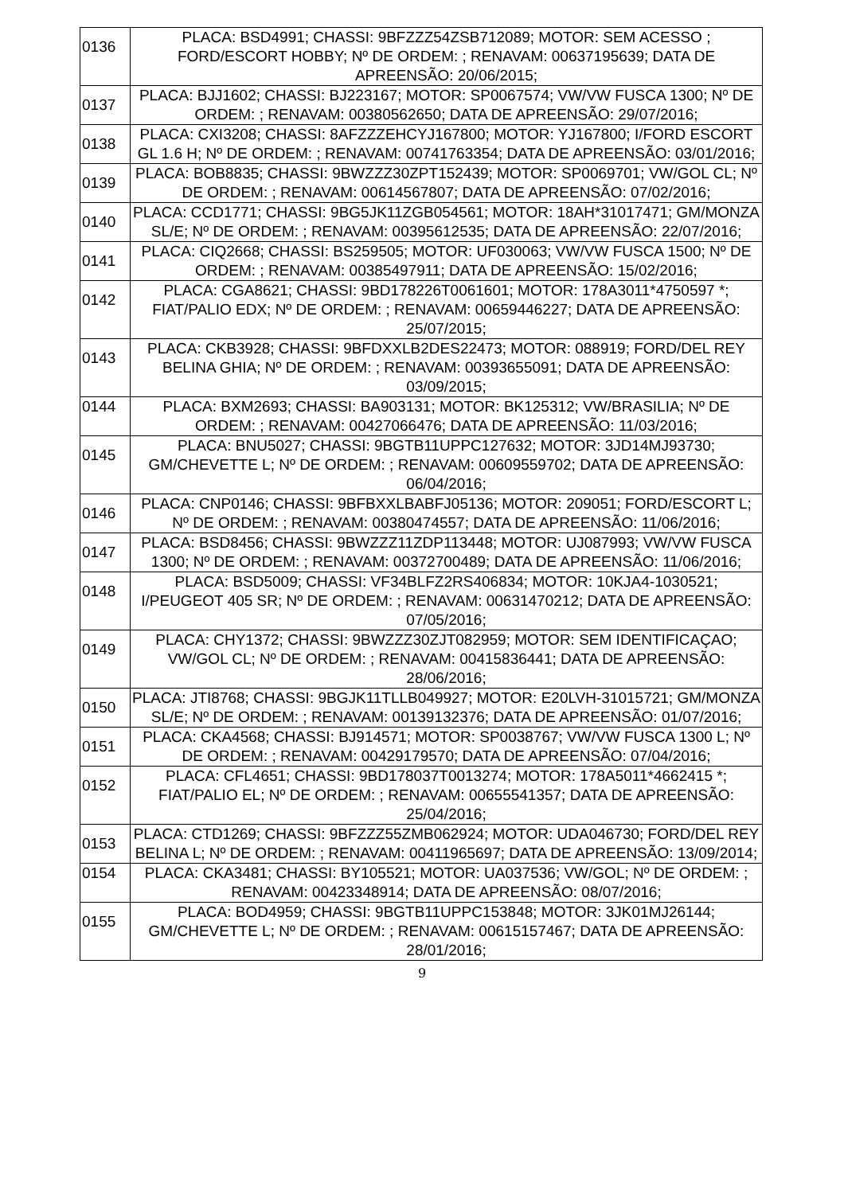| 0136 | PLACA: BSD4991; CHASSI: 9BFZZZ54ZSB712089; MOTOR: SEM ACESSO ; FORD/ESCORT HOBBY; Nº DE ORDEM: ; RENAVAM: 00637195639; DATA DE APREENSÃO: 20/06/2015; |
| 0137 | PLACA: BJJ1602; CHASSI: BJ223167; MOTOR: SP0067574; VW/VW FUSCA 1300; Nº DE ORDEM: ; RENAVAM: 00380562650; DATA DE APREENSÃO: 29/07/2016; |
| 0138 | PLACA: CXI3208; CHASSI: 8AFZZZEHCYJ167800; MOTOR: YJ167800; I/FORD ESCORT GL 1.6 H; Nº DE ORDEM: ; RENAVAM: 00741763354; DATA DE APREENSÃO: 03/01/2016; |
| 0139 | PLACA: BOB8835; CHASSI: 9BWZZZ30ZPT152439; MOTOR: SP0069701; VW/GOL CL; Nº DE ORDEM: ; RENAVAM: 00614567807; DATA DE APREENSÃO: 07/02/2016; |
| 0140 | PLACA: CCD1771; CHASSI: 9BG5JK11ZGB054561; MOTOR: 18AH*31017471; GM/MONZA SL/E; Nº DE ORDEM: ; RENAVAM: 00395612535; DATA DE APREENSÃO: 22/07/2016; |
| 0141 | PLACA: CIQ2668; CHASSI: BS259505; MOTOR: UF030063; VW/VW FUSCA 1500; Nº DE ORDEM: ; RENAVAM: 00385497911; DATA DE APREENSÃO: 15/02/2016; |
| 0142 | PLACA: CGA8621; CHASSI: 9BD178226T0061601; MOTOR: 178A3011*4750597 *; FIAT/PALIO EDX; Nº DE ORDEM: ; RENAVAM: 00659446227; DATA DE APREENSÃO: 25/07/2015; |
| 0143 | PLACA: CKB3928; CHASSI: 9BFDXXLB2DES22473; MOTOR: 088919; FORD/DEL REY BELINA GHIA; Nº DE ORDEM: ; RENAVAM: 00393655091; DATA DE APREENSÃO: 03/09/2015; |
| 0144 | PLACA: BXM2693; CHASSI: BA903131; MOTOR: BK125312; VW/BRASILIA; Nº DE ORDEM: ; RENAVAM: 00427066476; DATA DE APREENSÃO: 11/03/2016; |
| 0145 | PLACA: BNU5027; CHASSI: 9BGTB11UPPC127632; MOTOR: 3JD14MJ93730; GM/CHEVETTE L; Nº DE ORDEM: ; RENAVAM: 00609559702; DATA DE APREENSÃO: 06/04/2016; |
| 0146 | PLACA: CNP0146; CHASSI: 9BFBXXLBABFJ05136; MOTOR: 209051; FORD/ESCORT L; Nº DE ORDEM: ; RENAVAM: 00380474557; DATA DE APREENSÃO: 11/06/2016; |
| 0147 | PLACA: BSD8456; CHASSI: 9BWZZZ11ZDP113448; MOTOR: UJ087993; VW/VW FUSCA 1300; Nº DE ORDEM: ; RENAVAM: 00372700489; DATA DE APREENSÃO: 11/06/2016; |
| 0148 | PLACA: BSD5009; CHASSI: VF34BLFZ2RS406834; MOTOR: 10KJA4-1030521; I/PEUGEOT 405 SR; Nº DE ORDEM: ; RENAVAM: 00631470212; DATA DE APREENSÃO: 07/05/2016; |
| 0149 | PLACA: CHY1372; CHASSI: 9BWZZZ30ZJT082959; MOTOR: SEM IDENTIFICAÇAO; VW/GOL CL; Nº DE ORDEM: ; RENAVAM: 00415836441; DATA DE APREENSÃO: 28/06/2016; |
| 0150 | PLACA: JTI8768; CHASSI: 9BGJK11TLLB049927; MOTOR: E20LVH-31015721; GM/MONZA SL/E; Nº DE ORDEM: ; RENAVAM: 00139132376; DATA DE APREENSÃO: 01/07/2016; |
| 0151 | PLACA: CKA4568; CHASSI: BJ914571; MOTOR: SP0038767; VW/VW FUSCA 1300 L; Nº DE ORDEM: ; RENAVAM: 00429179570; DATA DE APREENSÃO: 07/04/2016; |
| 0152 | PLACA: CFL4651; CHASSI: 9BD178037T0013274; MOTOR: 178A5011*4662415 *; FIAT/PALIO EL; Nº DE ORDEM: ; RENAVAM: 00655541357; DATA DE APREENSÃO: 25/04/2016; |
| 0153 | PLACA: CTD1269; CHASSI: 9BFZZZ55ZMB062924; MOTOR: UDA046730; FORD/DEL REY BELINA L; Nº DE ORDEM: ; RENAVAM: 00411965697; DATA DE APREENSÃO: 13/09/2014; |
| 0154 | PLACA: CKA3481; CHASSI: BY105521; MOTOR: UA037536; VW/GOL; Nº DE ORDEM: ; RENAVAM: 00423348914; DATA DE APREENSÃO: 08/07/2016; |
| 0155 | PLACA: BOD4959; CHASSI: 9BGTB11UPPC153848; MOTOR: 3JK01MJ26144; GM/CHEVETTE L; Nº DE ORDEM: ; RENAVAM: 00615157467; DATA DE APREENSÃO: 28/01/2016; |
9